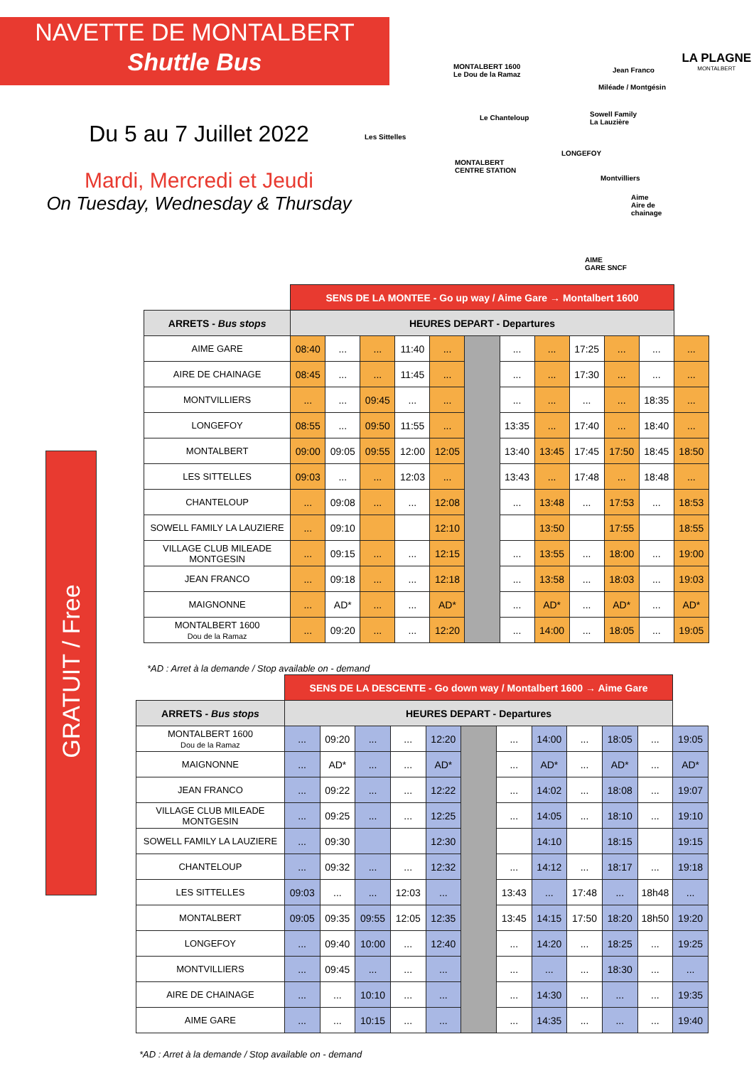NAVETTE DE MONTALBERT
Shuttle Bus
Du 5 au 7 Juillet 2022
Mardi, Mercredi et Jeudi
On Tuesday, Wednesday & Thursday
MONTALBERT 1600
Le Dou de la Ramaz
Jean Franco
Miléade / Montgésin
Sowell Family
La Lauzière
Le Chanteloup
Les Sittelles
MONTALBERT
CENTRE STATION
LONGEFOY
Montvilliers
Aime
Aire de chainage
AIME
GARE SNCF
LA PLAGNE
MONTALBERT
GRATUIT / Free
| | SENS DE LA MONTEE - Go up way / Aime Gare → Montalbert 1600 | | | | | | | | | | | |
| --- | --- | --- | --- | --- | --- | --- | --- | --- | --- | --- | --- | --- |
| ARRETS - Bus stops | HEURES DEPART - Departures | | | | | | | | | | | |
| AIME GARE | 08:40 | ... | ... | 11:40 | ... | | ... | ... | 17:25 | ... | ... | ... |
| AIRE DE CHAINAGE | 08:45 | ... | ... | 11:45 | ... | | ... | ... | 17:30 | ... | ... | ... |
| MONTVILLIERS | ... | ... | 09:45 | ... | ... | | ... | ... | ... | ... | 18:35 | ... |
| LONGEFOY | 08:55 | ... | 09:50 | 11:55 | ... | | 13:35 | ... | 17:40 | ... | 18:40 | ... |
| MONTALBERT | 09:00 | 09:05 | 09:55 | 12:00 | 12:05 | | 13:40 | 13:45 | 17:45 | 17:50 | 18:45 | 18:50 |
| LES SITTELLES | 09:03 | ... | ... | 12:03 | ... | | 13:43 | ... | 17:48 | ... | 18:48 | ... |
| CHANTELOUP | ... | 09:08 | ... | ... | 12:08 | | ... | 13:48 | ... | 17:53 | ... | 18:53 |
| SOWELL FAMILY LA LAUZIERE | ... | 09:10 | | | 12:10 | | | 13:50 | | 17:55 | | 18:55 |
| VILLAGE CLUB MILEADE MONTGESIN | ... | 09:15 | ... | ... | 12:15 | | ... | 13:55 | ... | 18:00 | ... | 19:00 |
| JEAN FRANCO | ... | 09:18 | ... | ... | 12:18 | | ... | 13:58 | ... | 18:03 | ... | 19:03 |
| MAIGNONNE | ... | AD* | ... | ... | AD* | | ... | AD* | ... | AD* | ... | AD* |
| MONTALBERT 1600 Dou de la Ramaz | ... | 09:20 | ... | ... | 12:20 | | ... | 14:00 | ... | 18:05 | ... | 19:05 |
*AD : Arret à la demande / Stop available on - demand
| | SENS DE LA DESCENTE - Go down way / Montalbert 1600 → Aime Gare | | | | | | | | | | | |
| --- | --- | --- | --- | --- | --- | --- | --- | --- | --- | --- | --- | --- |
| ARRETS - Bus stops | HEURES DEPART - Departures | | | | | | | | | | | |
| MONTALBERT 1600 Dou de la Ramaz | ... | 09:20 | ... | ... | 12:20 | | ... | 14:00 | ... | 18:05 | ... | 19:05 |
| MAIGNONNE | ... | AD* | ... | ... | AD* | | ... | AD* | ... | AD* | ... | AD* |
| JEAN FRANCO | ... | 09:22 | ... | ... | 12:22 | | ... | 14:02 | ... | 18:08 | ... | 19:07 |
| VILLAGE CLUB MILEADE MONTGESIN | ... | 09:25 | ... | ... | 12:25 | | ... | 14:05 | ... | 18:10 | ... | 19:10 |
| SOWELL FAMILY LA LAUZIERE | ... | 09:30 | | | 12:30 | | | 14:10 | | 18:15 | | 19:15 |
| CHANTELOUP | ... | 09:32 | ... | ... | 12:32 | | ... | 14:12 | ... | 18:17 | ... | 19:18 |
| LES SITTELLES | 09:03 | ... | ... | 12:03 | ... | | 13:43 | ... | 17:48 | ... | 18h48 | ... |
| MONTALBERT | 09:05 | 09:35 | 09:55 | 12:05 | 12:35 | | 13:45 | 14:15 | 17:50 | 18:20 | 18h50 | 19:20 |
| LONGEFOY | ... | 09:40 | 10:00 | ... | 12:40 | | ... | 14:20 | ... | 18:25 | ... | 19:25 |
| MONTVILLIERS | ... | 09:45 | ... | ... | ... | | ... | ... | ... | 18:30 | ... | ... |
| AIRE DE CHAINAGE | ... | ... | 10:10 | ... | ... | | ... | 14:30 | ... | ... | ... | 19:35 |
| AIME GARE | ... | ... | 10:15 | ... | ... | | ... | 14:35 | ... | ... | ... | 19:40 |
*AD : Arret à la demande / Stop available on - demand